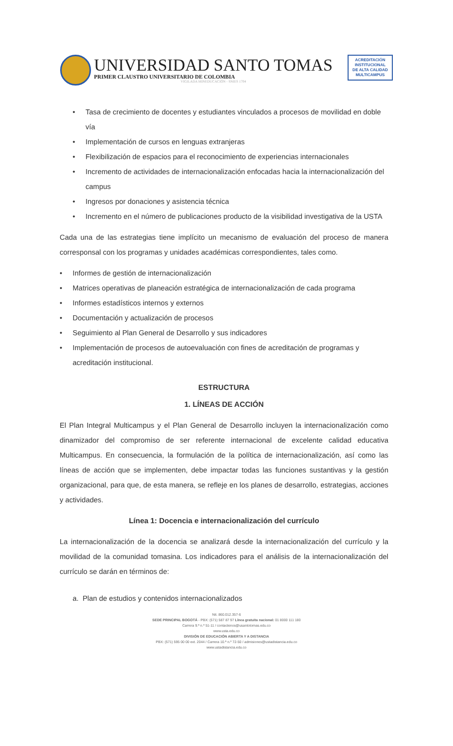UNIVERSIDAD SANTO TOMAS
PRIMER CLAUSTRO UNIVERSITARIO DE COLOMBIA
VIGILADA MINEDUCACIÓN - SNIES 1704
ACREDITACIÓN
INSTITUCIONAL
DE ALTA CALIDAD
MULTICAMPUS
• Tasa de crecimiento de docentes y estudiantes vinculados a procesos de movilidad en doble vía
• Implementación de cursos en lenguas extranjeras
• Flexibilización de espacios para el reconocimiento de experiencias internacionales
• Incremento de actividades de internacionalización enfocadas hacia la internacionalización del campus
• Ingresos por donaciones y asistencia técnica
• Incremento en el número de publicaciones producto de la visibilidad investigativa de la USTA
Cada una de las estrategias tiene implícito un mecanismo de evaluación del proceso de manera corresponsal con los programas y unidades académicas correspondientes, tales como.
• Informes de gestión de internacionalización
• Matrices operativas de planeación estratégica de internacionalización de cada programa
• Informes estadísticos internos y externos
• Documentación y actualización de procesos
• Seguimiento al Plan General de Desarrollo y sus indicadores
• Implementación de procesos de autoevaluación con fines de acreditación de programas y acreditación institucional.
ESTRUCTURA
1. LÍNEAS DE ACCIÓN
El Plan Integral Multicampus y el Plan General de Desarrollo incluyen la internacionalización como dinamizador del compromiso de ser referente internacional de excelente calidad educativa Multicampus. En consecuencia, la formulación de la política de internacionalización, así como las líneas de acción que se implementen, debe impactar todas las funciones sustantivas y la gestión organizacional, para que, de esta manera, se refleje en los planes de desarrollo, estrategias, acciones y actividades.
Línea 1: Docencia e internacionalización del currículo
La internacionalización de la docencia se analizará desde la internacionalización del currículo y la movilidad de la comunidad tomasina. Los indicadores para el análisis de la internacionalización del currículo se darán en términos de:
a. Plan de estudios y contenidos internacionalizados
Nit. 860.012.357-6
SEDE PRINCIPAL BOGOTÁ - PBX: (571) 587 87 97 Línea gratuita nacional: 01 8000 111 180
Carrera 9.ª n.º 51-11 / contactenos@usantotomas.edu.co
www.usta.edu.co
DIVISIÓN DE EDUCACIÓN ABIERTA Y A DISTANCIA
PBX: (571) 595 00 00 ext. 2044 / Carrera 10.ª n.º 72-50 / admisiones@ustadistancia.edu.co
www.ustadistancia.edu.co